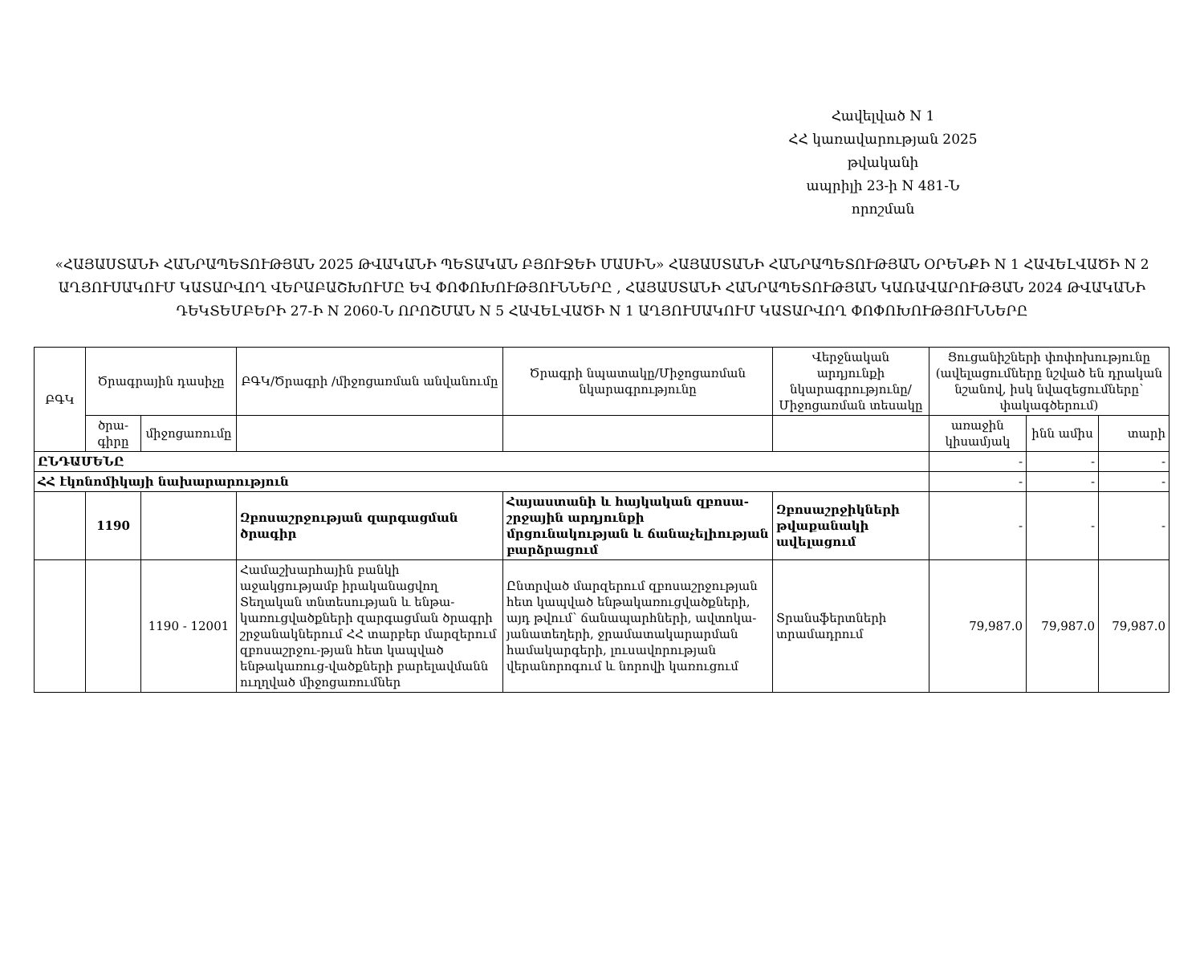Հավելված N 1
ՀՀ կառավարության 2025 թվականի
ապրիլի 23-ի N 481-Ն որոշման
«ՀԱՅԱՍՏԱՆԻ ՀԱՆՐԱՊԵՏՈՒԹՅԱՆ 2025 ԹՎԱԿԱՆԻ ՊԵՏԱԿԱՆ ԲՅՈՒՋԵԻ ՄԱՍԻՆ» ՀԱՅԱՍՏԱՆԻ ՀԱՆՐԱՊԵՏՈՒԹՅԱՆ ՕՐԵՆՔԻ N 1 ՀԱՎԵԼՎԱԾԻ N 2 ԱՂՅՈՒՍԱԿՈՒՄ ԿԱՏԱՐՎՈՂ ՎԵՐԱԲԱՇԽՈՒՄԸ ԵՎ ՓՈՓՈԽՈՒԹՅՈՒՆՆԵՐԸ , ՀԱՅԱՍՏԱՆԻ ՀԱՆՐԱՊԵՏՈՒԹՅԱՆ ԿԱՌԱՎԱՐՈՒԹՅԱՆ 2024 ԹՎԱԿԱՆԻ ԴԵԿՏԵՄԲԵՐԻ 27-Ի N 2060-Ն ՈՐՈՇՄԱՆ N 5 ՀԱՎԵԼՎԱԾԻ N 1 ԱՂՅՈՒՍԱԿՈՒՄ ԿԱՏԱՐՎՈՂ ՓՈՓՈԽՈՒԹՅՈՒՆՆԵՐԸ
| ԲԳԿ | Ծրագրային դասիչը | | ԲԳԿ/Ծրագրի /միջոցառման անվանումը | Ծրագրի նպատակը/Միջոցառման նկարագրությունը | Վերջնական արդյունքի նկարագրությունը/ Միջոցառման տեսակը | Ցուցանիշների փոփոխությունը (ավելացումները նշված են դրական նշանով, իսկ նվազեցումները՝ փակագծերում) | | |
| --- | --- | --- | --- | --- | --- | --- | --- | --- |
| | ծրա-գիրը | միջոցառումը | | | | առաջին կիսամյակ | ինն ամիս | տարի |
| ԸՆԴԱՄԵՆԸ | | | | | | - | - | - |
| ՀՀ էկոնոմիկայի նախարարություն | | | | | | - | - | - |
| | 1190 | | Զբոսաշրջության զարգացման ծրագիր | Հայաստանի և հայկական զբոսա-շրջային արդյունքի մրցունակության և ճանաչելիության բարձրացում | Զբոսաշրջիկների թվաքանակի ավելացում | - | - | - |
| | | 1190 - 12001 | Համաշխարհային բանկի աջակցությամբ իրականացվող Տեղական տնտեսության և ենթա-կառուցվածքների զարգացման ծրագրի շրջանակներում ՀՀ տարբեր մարզերում զբոսաշրջու-թյան հետ կապված ենթակառուց-վածքների բարելավմանն ուղղված միջոցառումներ | Ընտրված մարզերում զբոսաշրջության հետ կապված ենթակառուցվածքների, այդ թվում՝ ճանապարհների, ավտոկա-յանատեղերի, ջրամատակարարման համակարգերի, լուսավորության վերանորոգում և նորովի կառուցում | Տրանսֆերտների տրամադրում | 79,987.0 | 79,987.0 | 79,987.0 |